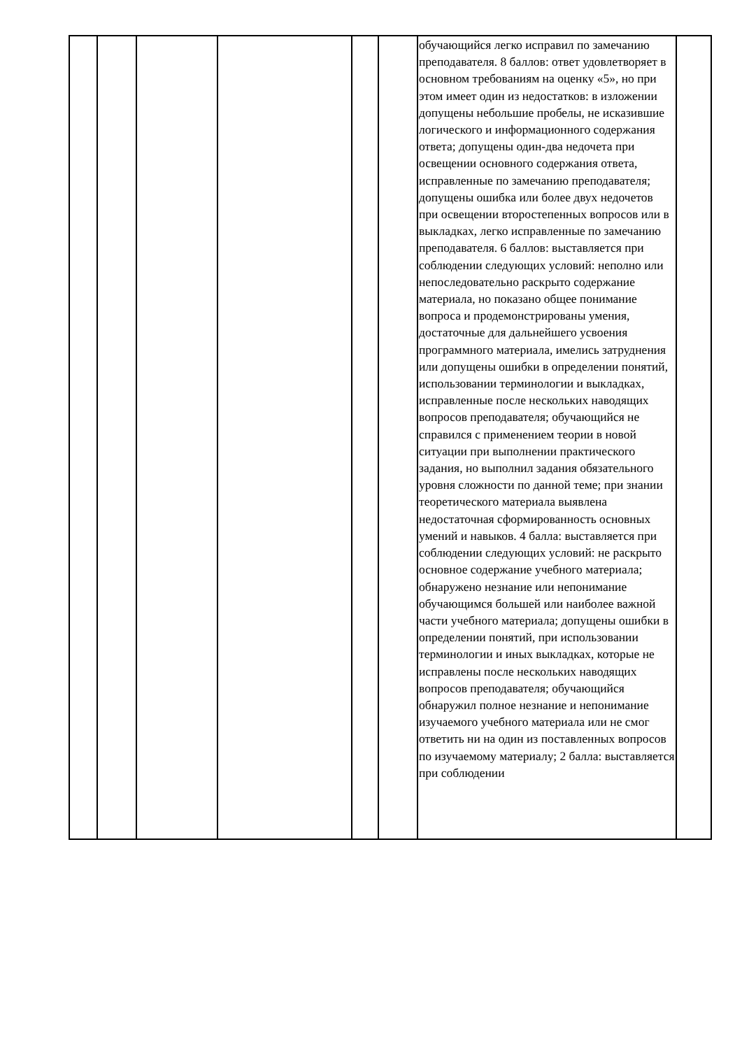| | | | | | | обучающийся легко исправил по замечанию преподавателя. 8 баллов: ответ удовлетворяет в основном требованиям на оценку «5», но при этом имеет один из недостатков: в изложении допущены небольшие пробелы, не исказившие логического и информационного содержания ответа; допущены один-два недочета при освещении основного содержания ответа, исправленные по замечанию преподавателя; допущены ошибка или более двух недочетов при освещении второстепенных вопросов или в выкладках, легко исправленные по замечанию преподавателя. 6 баллов: выставляется при соблюдении следующих условий: неполно или непоследовательно раскрыто содержание материала, но показано общее понимание вопроса и продемонстрированы умения, достаточные для дальнейшего усвоения программного материала, имелись затруднения или допущены ошибки в определении понятий, использовании терминологии и выкладках, исправленные после нескольких наводящих вопросов преподавателя; обучающийся не справился с применением теории в новой ситуации при выполнении практического задания, но выполнил задания обязательного уровня сложности по данной теме; при знании теоретического материала выявлена недостаточная сформированность основных умений и навыков. 4 балла: выставляется при соблюдении следующих условий: не раскрыто основное содержание учебного материала; обнаружено незнание или непонимание обучающимся большей или наиболее важной части учебного материала; допущены ошибки в определении понятий, при использовании терминологии и иных выкладках, которые не исправлены после нескольких наводящих вопросов преподавателя; обучающийся обнаружил полное незнание и непонимание изучаемого учебного материала или не смог ответить ни на один из поставленных вопросов по изучаемому материалу; 2 балла: выставляется при соблюдении | |